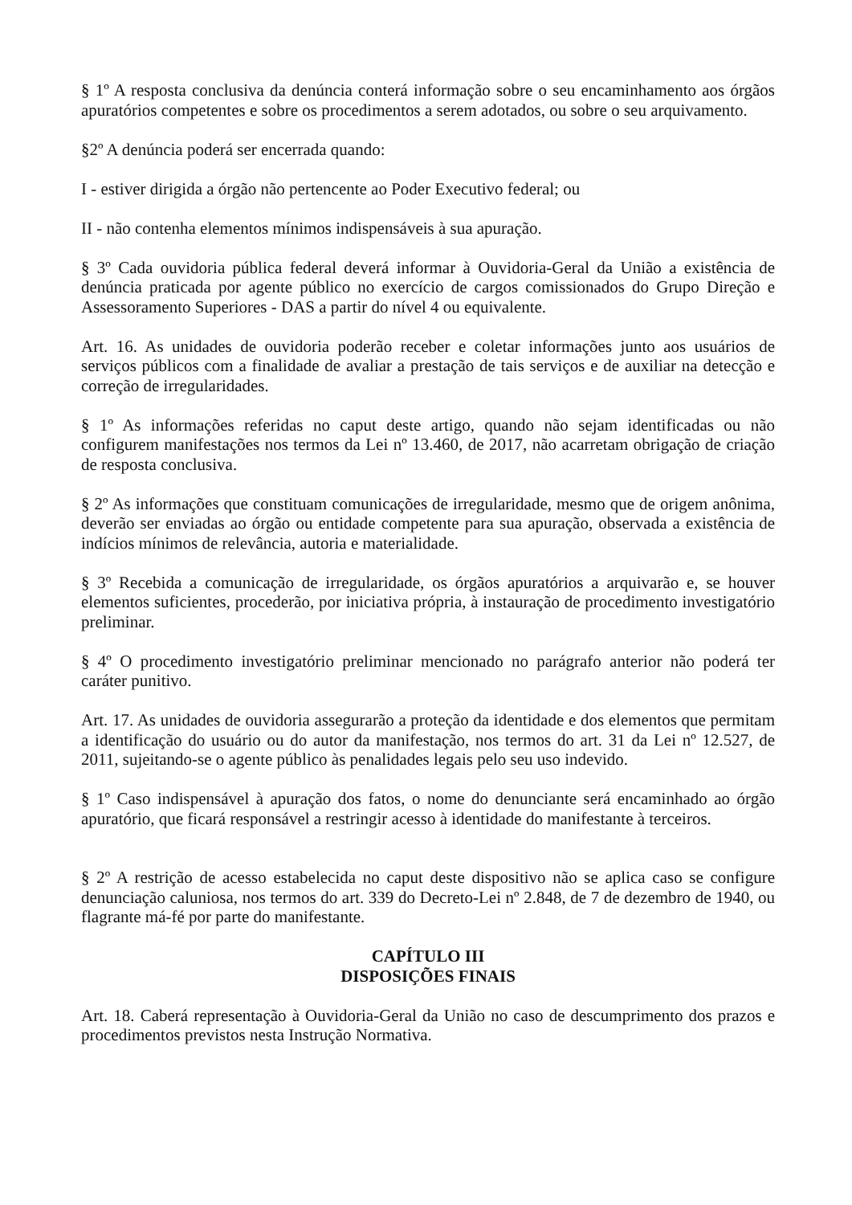§ 1º A resposta conclusiva da denúncia conterá informação sobre o seu encaminhamento aos órgãos apuratórios competentes e sobre os procedimentos a serem adotados, ou sobre o seu arquivamento.
§2º A denúncia poderá ser encerrada quando:
I - estiver dirigida a órgão não pertencente ao Poder Executivo federal; ou
II - não contenha elementos mínimos indispensáveis à sua apuração.
§ 3º Cada ouvidoria pública federal deverá informar à Ouvidoria-Geral da União a existência de denúncia praticada por agente público no exercício de cargos comissionados do Grupo Direção e Assessoramento Superiores - DAS a partir do nível 4 ou equivalente.
Art. 16. As unidades de ouvidoria poderão receber e coletar informações junto aos usuários de serviços públicos com a finalidade de avaliar a prestação de tais serviços e de auxiliar na detecção e correção de irregularidades.
§ 1º As informações referidas no caput deste artigo, quando não sejam identificadas ou não configurem manifestações nos termos da Lei nº 13.460, de 2017, não acarretam obrigação de criação de resposta conclusiva.
§ 2º As informações que constituam comunicações de irregularidade, mesmo que de origem anônima, deverão ser enviadas ao órgão ou entidade competente para sua apuração, observada a existência de indícios mínimos de relevância, autoria e materialidade.
§ 3º Recebida a comunicação de irregularidade, os órgãos apuratórios a arquivarão e, se houver elementos suficientes, procederão, por iniciativa própria, à instauração de procedimento investigatório preliminar.
§ 4º O procedimento investigatório preliminar mencionado no parágrafo anterior não poderá ter caráter punitivo.
Art. 17. As unidades de ouvidoria assegurarão a proteção da identidade e dos elementos que permitam a identificação do usuário ou do autor da manifestação, nos termos do art. 31 da Lei nº 12.527, de 2011, sujeitando-se o agente público às penalidades legais pelo seu uso indevido.
§ 1º Caso indispensável à apuração dos fatos, o nome do denunciante será encaminhado ao órgão apuratório, que ficará responsável a restringir acesso à identidade do manifestante à terceiros.
§ 2º A restrição de acesso estabelecida no caput deste dispositivo não se aplica caso se configure denunciação caluniosa, nos termos do art. 339 do Decreto-Lei nº 2.848, de 7 de dezembro de 1940, ou flagrante má-fé por parte do manifestante.
CAPÍTULO III
DISPOSIÇÕES FINAIS
Art. 18. Caberá representação à Ouvidoria-Geral da União no caso de descumprimento dos prazos e procedimentos previstos nesta Instrução Normativa.